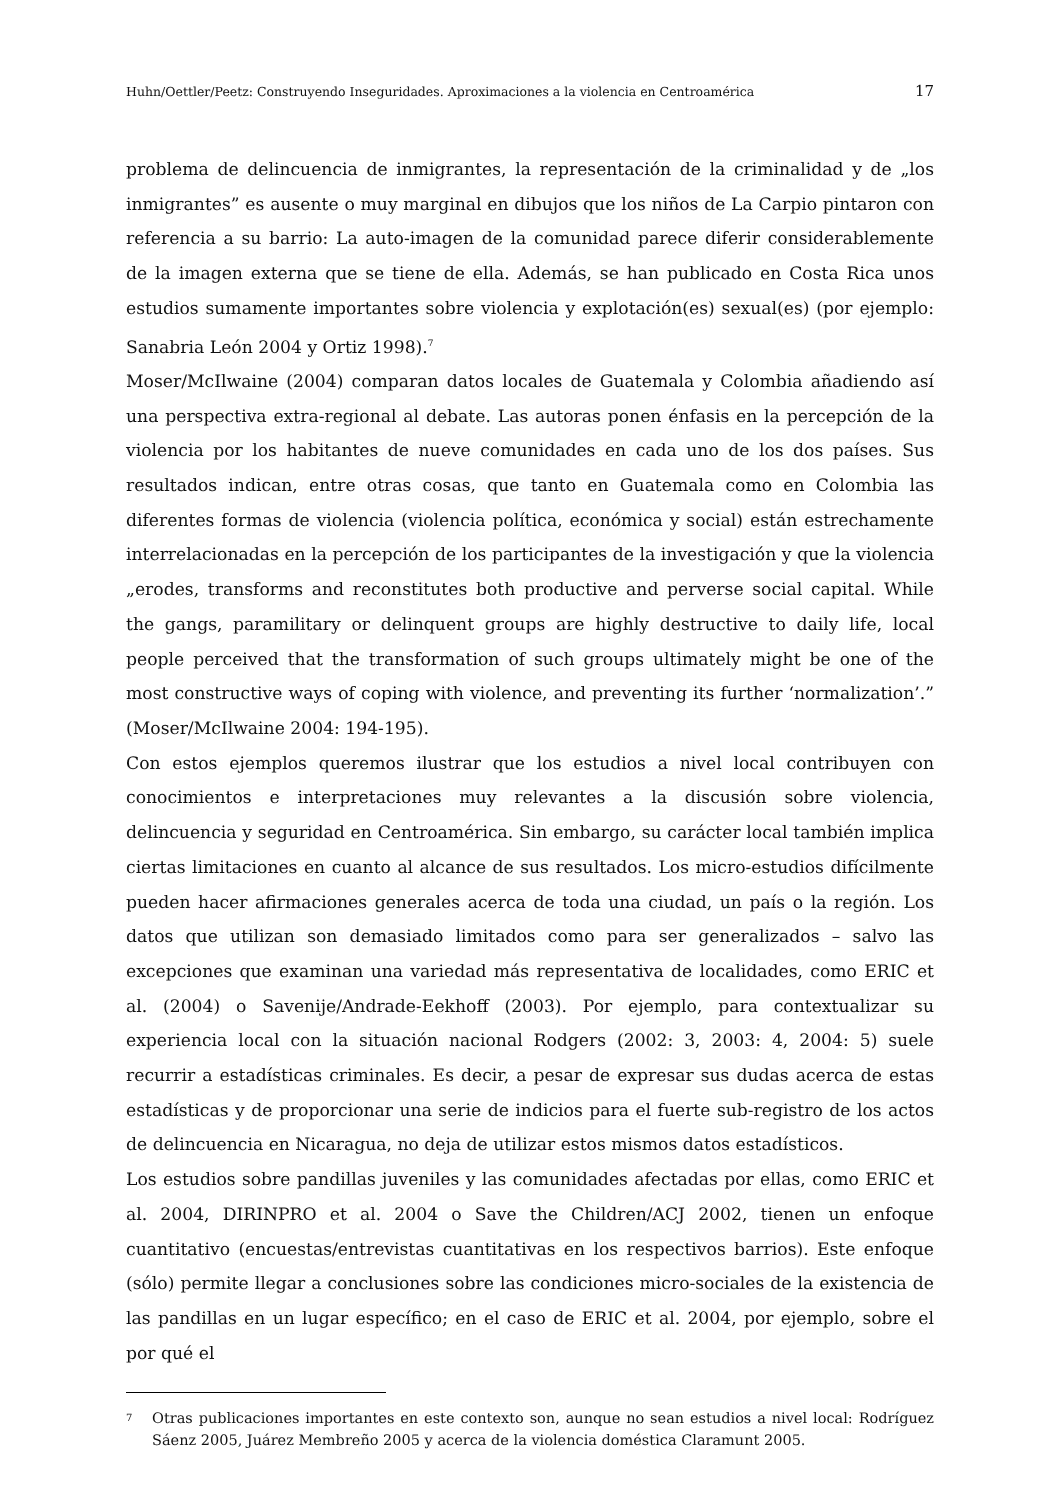Huhn/Oettler/Peetz: Construyendo Inseguridades. Aproximaciones a la violencia en Centroamérica 17
problema de delincuencia de inmigrantes, la representación de la criminalidad y de „los inmigrantes” es ausente o muy marginal en dibujos que los niños de La Carpio pintaron con referencia a su barrio: La auto-imagen de la comunidad parece diferir considerablemente de la imagen externa que se tiene de ella. Además, se han publicado en Costa Rica unos estudios sumamente importantes sobre violencia y explotación(es) sexual(es) (por ejemplo: Sanabria León 2004 y Ortiz 1998).<sup>7</sup>
Moser/McIlwaine (2004) comparan datos locales de Guatemala y Colombia añadiendo así una perspectiva extra-regional al debate. Las autoras ponen énfasis en la percepción de la violencia por los habitantes de nueve comunidades en cada uno de los dos países. Sus resultados indican, entre otras cosas, que tanto en Guatemala como en Colombia las diferentes formas de violencia (violencia política, económica y social) están estrechamente interrelacionadas en la percepción de los participantes de la investigación y que la violencia „erodes, transforms and reconstitutes both productive and perverse social capital. While the gangs, paramilitary or delinquent groups are highly destructive to daily life, local people perceived that the transformation of such groups ultimately might be one of the most constructive ways of coping with violence, and preventing its further ‘normalization’.” (Moser/McIlwaine 2004: 194-195).
Con estos ejemplos queremos ilustrar que los estudios a nivel local contribuyen con conocimientos e interpretaciones muy relevantes a la discusión sobre violencia, delincuencia y seguridad en Centroamérica. Sin embargo, su carácter local también implica ciertas limitaciones en cuanto al alcance de sus resultados. Los micro-estudios difícilmente pueden hacer afirmaciones generales acerca de toda una ciudad, un país o la región. Los datos que utilizan son demasiado limitados como para ser generalizados – salvo las excepciones que examinan una variedad más representativa de localidades, como ERIC et al. (2004) o Savenije/Andrade-Eekhoff (2003). Por ejemplo, para contextualizar su experiencia local con la situación nacional Rodgers (2002: 3, 2003: 4, 2004: 5) suele recurrir a estadísticas criminales. Es decir, a pesar de expresar sus dudas acerca de estas estadísticas y de proporcionar una serie de indicios para el fuerte sub-registro de los actos de delincuencia en Nicaragua, no deja de utilizar estos mismos datos estadísticos.
Los estudios sobre pandillas juveniles y las comunidades afectadas por ellas, como ERIC et al. 2004, DIRINPRO et al. 2004 o Save the Children/ACJ 2002, tienen un enfoque cuantitativo (encuestas/entrevistas cuantitativas en los respectivos barrios). Este enfoque (sólo) permite llegar a conclusiones sobre las condiciones micro-sociales de la existencia de las pandillas en un lugar específico; en el caso de ERIC et al. 2004, por ejemplo, sobre el por qué el
<sup>7</sup> Otras publicaciones importantes en este contexto son, aunque no sean estudios a nivel local: Rodríguez Sáenz 2005, Juárez Membreño 2005 y acerca de la violencia doméstica Claramunt 2005.